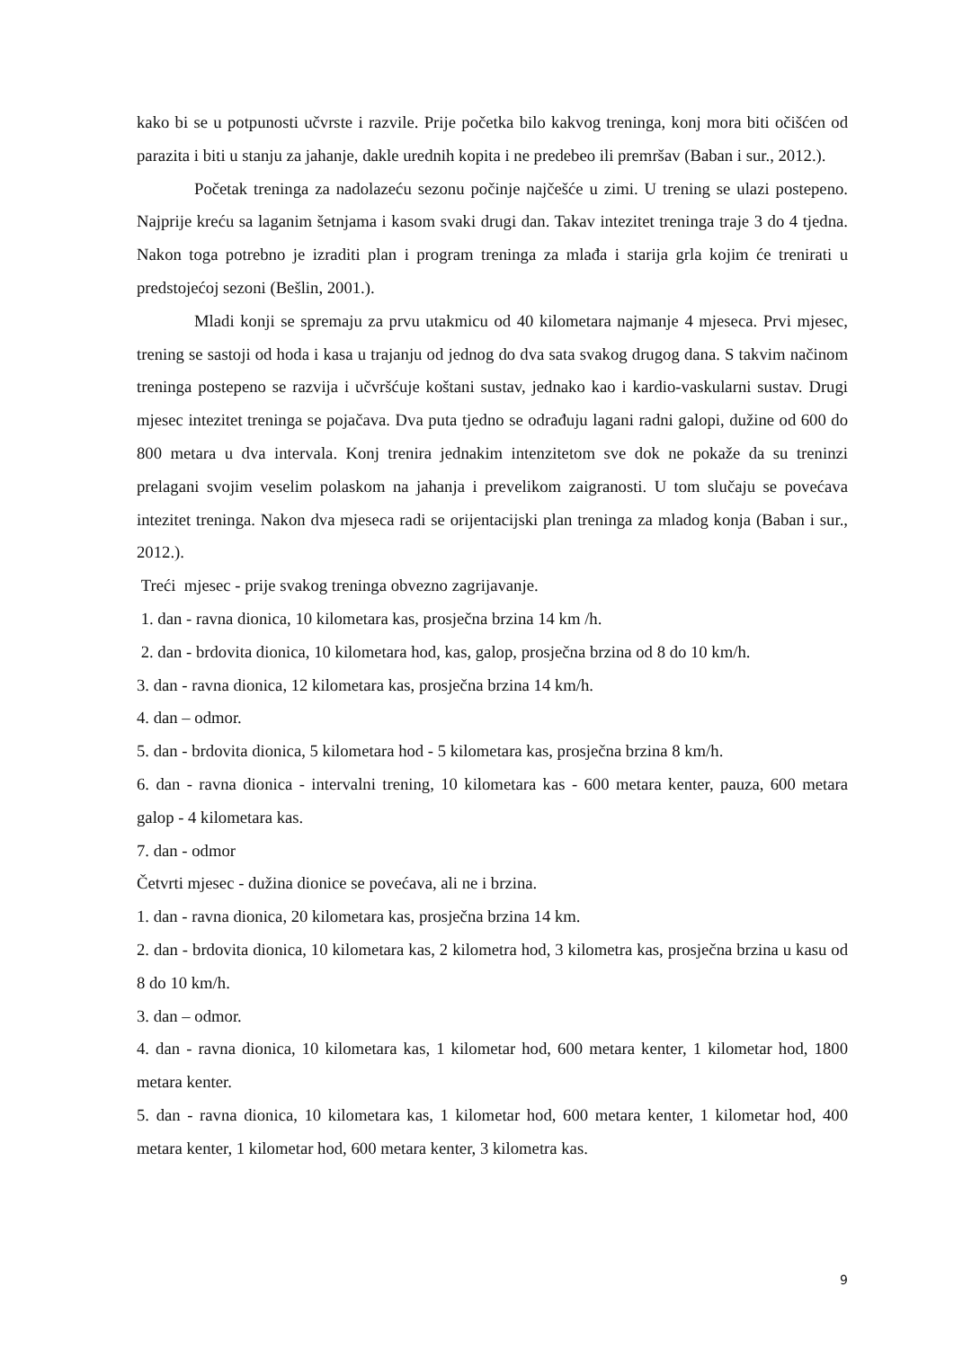kako bi se u potpunosti učvrste i razvile. Prije početka bilo kakvog treninga, konj mora biti očišćen od parazita i biti u stanju za jahanje, dakle urednih kopita i ne predebeo ili premršav (Baban i sur., 2012.).
Početak treninga za nadolazeću sezonu počinje najčešće u zimi. U trening se ulazi postepeno. Najprije kreću sa laganim šetnjama i kasom svaki drugi dan. Takav intezitet treninga traje 3 do 4 tjedna. Nakon toga potrebno je izraditi plan i program treninga za mlađa i starija grla kojim će trenirati u predstojećoj sezoni (Bešlin, 2001.).
Mladi konji se spremaju za prvu utakmicu od 40 kilometara najmanje 4 mjeseca. Prvi mjesec, trening se sastoji od hoda i kasa u trajanju od jednog do dva sata svakog drugog dana. S takvim načinom treninga postepeno se razvija i učvršćuje koštani sustav, jednako kao i kardio-vaskularni sustav. Drugi mjesec intezitet treninga se pojačava. Dva puta tjedno se odrađuju lagani radni galopi, dužine od 600 do 800 metara u dva intervala. Konj trenira jednakim intenzitetom sve dok ne pokaže da su treninzi prelagani svojim veselim polaskom na jahanja i prevelikom zaigranosti. U tom slučaju se povećava intezitet treninga. Nakon dva mjeseca radi se orijentacijski plan treninga za mladog konja (Baban i sur., 2012.).
Treći mjesec - prije svakog treninga obvezno zagrijavanje.
1. dan - ravna dionica, 10 kilometara kas, prosječna brzina 14 km /h.
2. dan - brdovita dionica, 10 kilometara hod, kas, galop, prosječna brzina od 8 do 10 km/h.
3. dan - ravna dionica, 12 kilometara kas, prosječna brzina 14 km/h.
4. dan – odmor.
5. dan - brdovita dionica, 5 kilometara hod - 5 kilometara kas, prosječna brzina 8 km/h.
6. dan - ravna dionica - intervalni trening, 10 kilometara kas - 600 metara kenter, pauza, 600 metara galop - 4 kilometara kas.
7. dan - odmor
Četvrti mjesec - dužina dionice se povećava, ali ne i brzina.
1. dan - ravna dionica, 20 kilometara kas, prosječna brzina 14 km.
2. dan - brdovita dionica, 10 kilometara kas, 2 kilometra hod, 3 kilometra kas, prosječna brzina u kasu od 8 do 10 km/h.
3. dan – odmor.
4. dan - ravna dionica, 10 kilometara kas, 1 kilometar hod, 600 metara kenter, 1 kilometar hod, 1800 metara kenter.
5. dan - ravna dionica, 10 kilometara kas, 1 kilometar hod, 600 metara kenter, 1 kilometar hod, 400 metara kenter, 1 kilometar hod, 600 metara kenter, 3 kilometra kas.
9